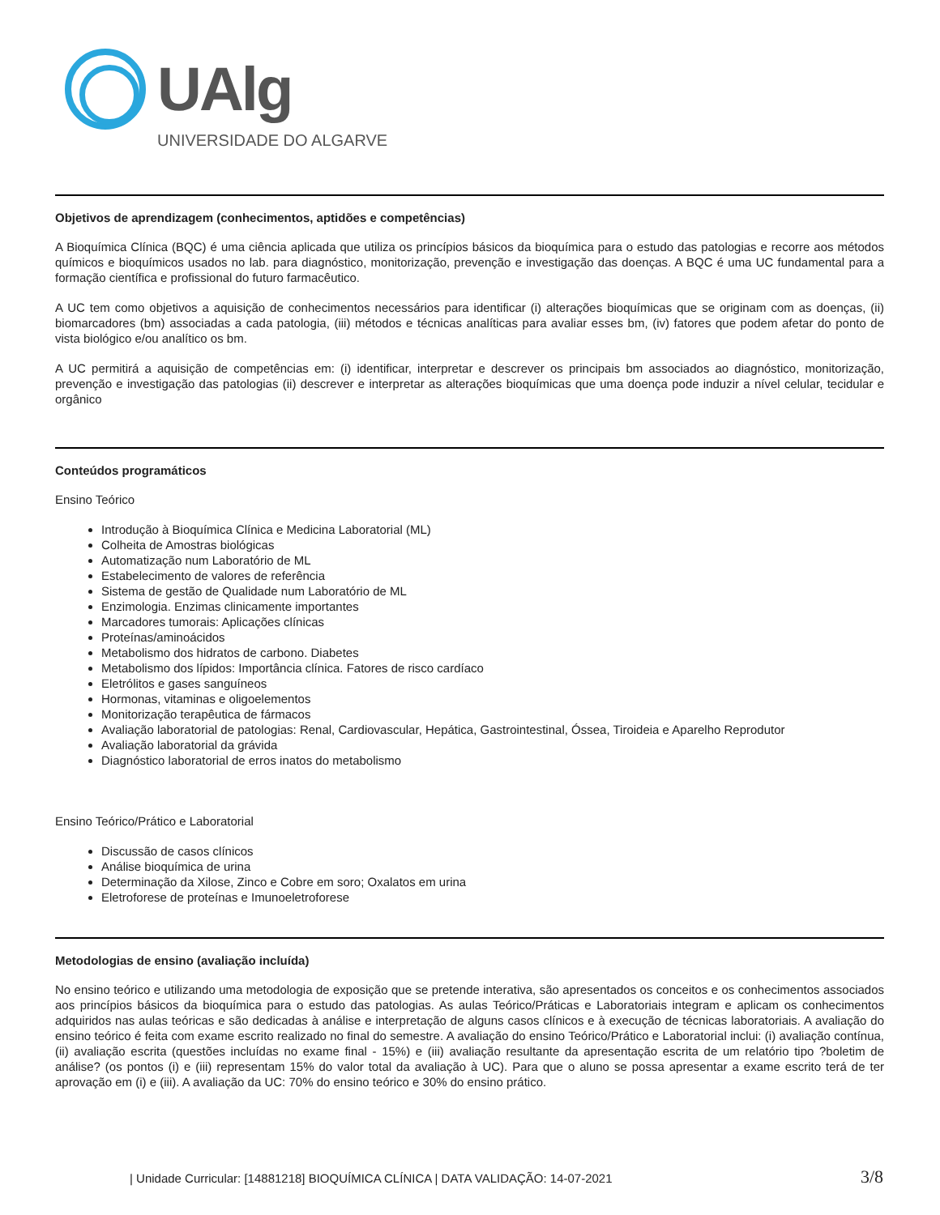UAlg
UNIVERSIDADE DO ALGARVE
Objetivos de aprendizagem (conhecimentos, aptidões e competências)
A Bioquímica Clínica (BQC) é uma ciência aplicada que utiliza os princípios básicos da bioquímica para o estudo das patologias e recorre aos métodos químicos e bioquímicos usados no lab. para diagnóstico, monitorização, prevenção e investigação das doenças. A BQC é uma UC fundamental para a formação científica e profissional do futuro farmacêutico.
A UC tem como objetivos a aquisição de conhecimentos necessários para identificar (i) alterações bioquímicas que se originam com as doenças, (ii) biomarcadores (bm) associadas a cada patologia, (iii) métodos e técnicas analíticas para avaliar esses bm, (iv) fatores que podem afetar do ponto de vista biológico e/ou analítico os bm.
A UC permitirá a aquisição de competências em: (i) identificar, interpretar e descrever os principais bm associados ao diagnóstico, monitorização, prevenção e investigação das patologias (ii) descrever e interpretar as alterações bioquímicas que uma doença pode induzir a nível celular, tecidular e orgânico
Conteúdos programáticos
Ensino Teórico
Introdução à Bioquímica Clínica e Medicina Laboratorial (ML)
Colheita de Amostras biológicas
Automatização num Laboratório de ML
Estabelecimento de valores de referência
Sistema de gestão de Qualidade num Laboratório de ML
Enzimologia. Enzimas clinicamente importantes
Marcadores tumorais: Aplicações clínicas
Proteínas/aminoácidos
Metabolismo dos hidratos de carbono. Diabetes
Metabolismo dos lípidos: Importância clínica. Fatores de risco cardíaco
Eletrólitos e gases sanguíneos
Hormonas, vitaminas e oligoelementos
Monitorização terapêutica de fármacos
Avaliação laboratorial de patologias: Renal, Cardiovascular, Hepática, Gastrointestinal, Óssea, Tiroideia e Aparelho Reprodutor
Avaliação laboratorial da grávida
Diagnóstico laboratorial de erros inatos do metabolismo
Ensino Teórico/Prático e Laboratorial
Discussão de casos clínicos
Análise bioquímica de urina
Determinação da Xilose, Zinco e Cobre em soro; Oxalatos em urina
Eletroforese de proteínas e Imunoeletroforese
Metodologias de ensino (avaliação incluída)
No ensino teórico e utilizando uma metodologia de exposição que se pretende interativa, são apresentados os conceitos e os conhecimentos associados aos princípios básicos da bioquímica para o estudo das patologias. As aulas Teórico/Práticas e Laboratoriais integram e aplicam os conhecimentos adquiridos nas aulas teóricas e são dedicadas à análise e interpretação de alguns casos clínicos e à execução de técnicas laboratoriais. A avaliação do ensino teórico é feita com exame escrito realizado no final do semestre. A avaliação do ensino Teórico/Prático e Laboratorial inclui: (i) avaliação contínua, (ii) avaliação escrita (questões incluídas no exame final - 15%) e (iii) avaliação resultante da apresentação escrita de um relatório tipo ?boletim de análise? (os pontos (i) e (iii) representam 15% do valor total da avaliação à UC). Para que o aluno se possa apresentar a exame escrito terá de ter aprovação em (i) e (iii). A avaliação da UC: 70% do ensino teórico e 30% do ensino prático.
| Unidade Curricular: [14881218] BIOQUÍMICA CLÍNICA | DATA VALIDAÇÃO: 14-07-2021 3/8